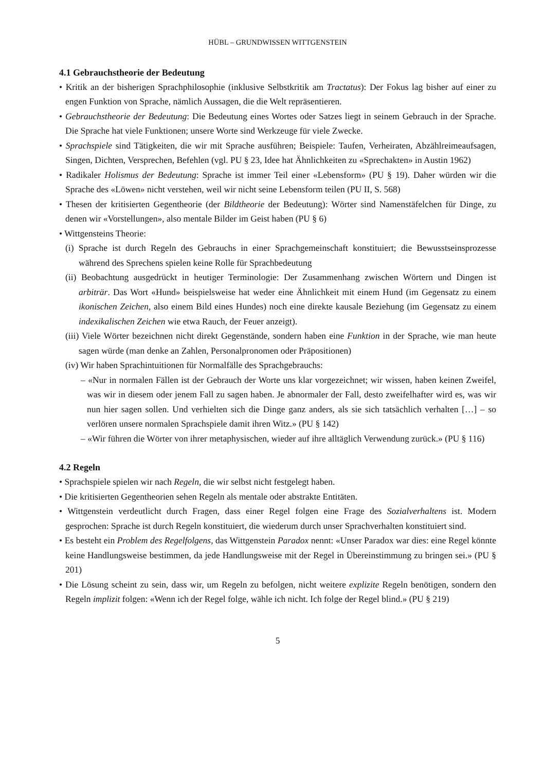HÜBL – GRUNDWISSEN WITTGENSTEIN
4.1 Gebrauchstheorie der Bedeutung
• Kritik an der bisherigen Sprachphilosophie (inklusive Selbstkritik am Tractatus): Der Fokus lag bisher auf einer zu engen Funktion von Sprache, nämlich Aussagen, die die Welt repräsentieren.
• Gebrauchstheorie der Bedeutung: Die Bedeutung eines Wortes oder Satzes liegt in seinem Gebrauch in der Sprache. Die Sprache hat viele Funktionen; unsere Worte sind Werkzeuge für viele Zwecke.
• Sprachspiele sind Tätigkeiten, die wir mit Sprache ausführen; Beispiele: Taufen, Verheiraten, Abzählreimeaufsagen, Singen, Dichten, Versprechen, Befehlen (vgl. PU § 23, Idee hat Ähnlichkeiten zu «Sprechakten» in Austin 1962)
• Radikaler Holismus der Bedeutung: Sprache ist immer Teil einer «Lebensform» (PU § 19). Daher würden wir die Sprache des «Löwen» nicht verstehen, weil wir nicht seine Lebensform teilen (PU II, S. 568)
• Thesen der kritisierten Gegentheorie (der Bildtheorie der Bedeutung): Wörter sind Namenstäfelchen für Dinge, zu denen wir «Vorstellungen», also mentale Bilder im Geist haben (PU § 6)
• Wittgensteins Theorie:
(i) Sprache ist durch Regeln des Gebrauchs in einer Sprachgemeinschaft konstituiert; die Bewusstseinsprozesse während des Sprechens spielen keine Rolle für Sprachbedeutung
(ii) Beobachtung ausgedrückt in heutiger Terminologie: Der Zusammenhang zwischen Wörtern und Dingen ist arbiträr. Das Wort «Hund» beispielsweise hat weder eine Ähnlichkeit mit einem Hund (im Gegensatz zu einem ikonischen Zeichen, also einem Bild eines Hundes) noch eine direkte kausale Beziehung (im Gegensatz zu einem indexikalischen Zeichen wie etwa Rauch, der Feuer anzeigt).
(iii) Viele Wörter bezeichnen nicht direkt Gegenstände, sondern haben eine Funktion in der Sprache, wie man heute sagen würde (man denke an Zahlen, Personalpronomen oder Präpositionen)
(iv) Wir haben Sprachintuitionen für Normalfälle des Sprachgebrauchs:
– «Nur in normalen Fällen ist der Gebrauch der Worte uns klar vorgezeichnet; wir wissen, haben keinen Zweifel, was wir in diesem oder jenem Fall zu sagen haben. Je abnormaler der Fall, desto zweifelhafter wird es, was wir nun hier sagen sollen. Und verhielten sich die Dinge ganz anders, als sie sich tatsächlich verhalten […] – so verlören unsere normalen Sprachspiele damit ihren Witz.» (PU § 142)
– «Wir führen die Wörter von ihrer metaphysischen, wieder auf ihre alltäglich Verwendung zurück.» (PU § 116)
4.2 Regeln
• Sprachspiele spielen wir nach Regeln, die wir selbst nicht festgelegt haben.
• Die kritisierten Gegentheorien sehen Regeln als mentale oder abstrakte Entitäten.
• Wittgenstein verdeutlicht durch Fragen, dass einer Regel folgen eine Frage des Sozialverhaltens ist. Modern gesprochen: Sprache ist durch Regeln konstituiert, die wiederum durch unser Sprachverhalten konstituiert sind.
• Es besteht ein Problem des Regelfolgens, das Wittgenstein Paradox nennt: «Unser Paradox war dies: eine Regel könnte keine Handlungsweise bestimmen, da jede Handlungsweise mit der Regel in Übereinstimmung zu bringen sei.» (PU § 201)
• Die Lösung scheint zu sein, dass wir, um Regeln zu befolgen, nicht weitere explizite Regeln benötigen, sondern den Regeln implizit folgen: «Wenn ich der Regel folge, wähle ich nicht. Ich folge der Regel blind.» (PU § 219)
5